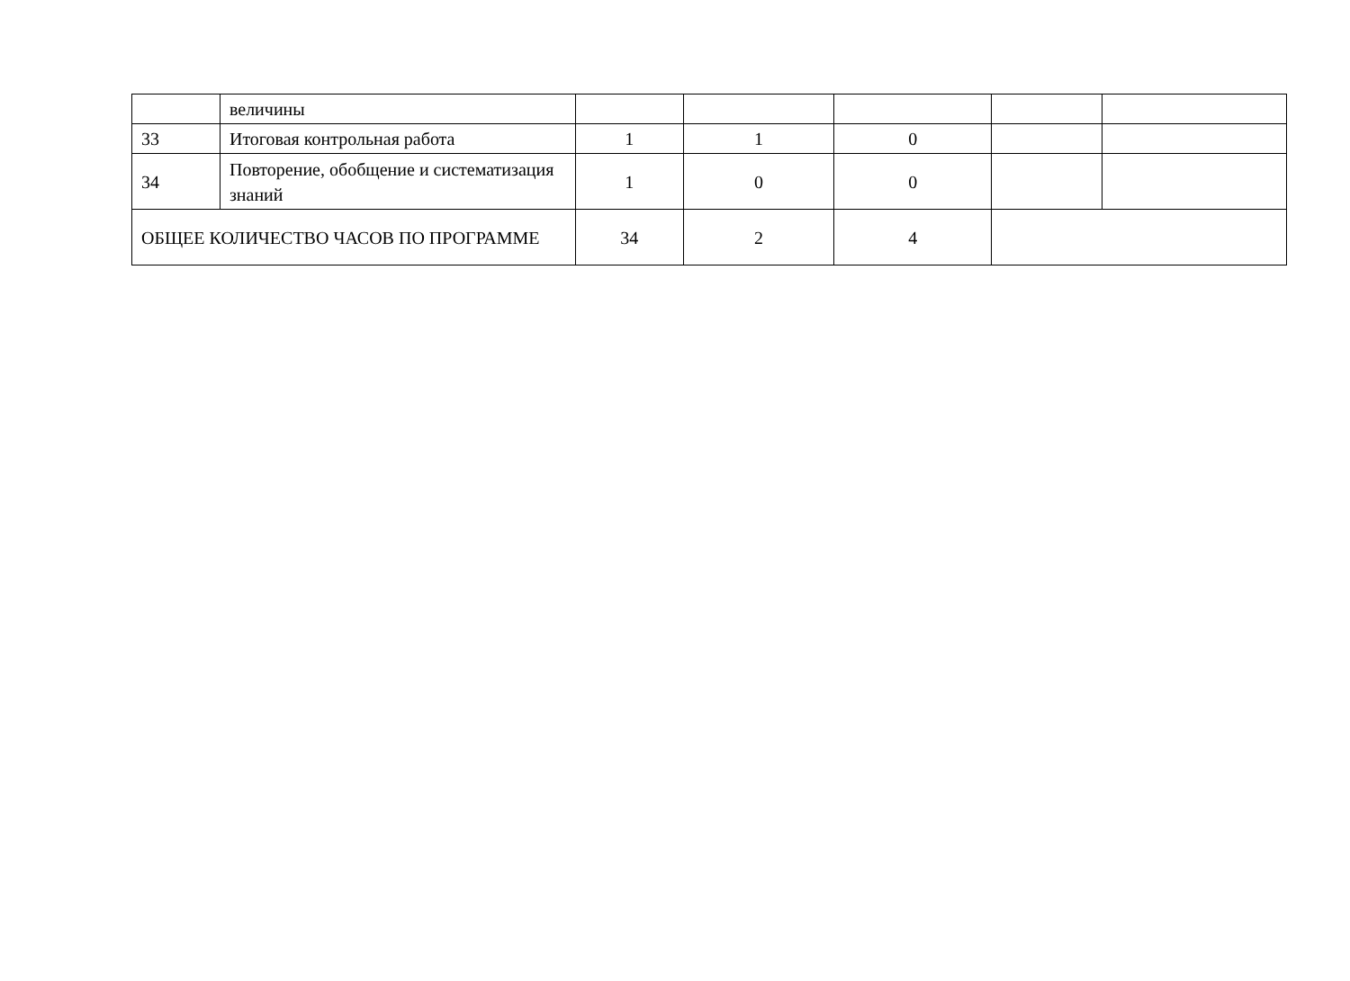| | величины | | | | | |
| 33 | Итоговая контрольная работа | 1 | 1 | 0 | | |
| 34 | Повторение, обобщение и систематизация знаний | 1 | 0 | 0 | | |
| ОБЩЕЕ КОЛИЧЕСТВО ЧАСОВ ПО ПРОГРАММЕ | | 34 | 2 | 4 | | |